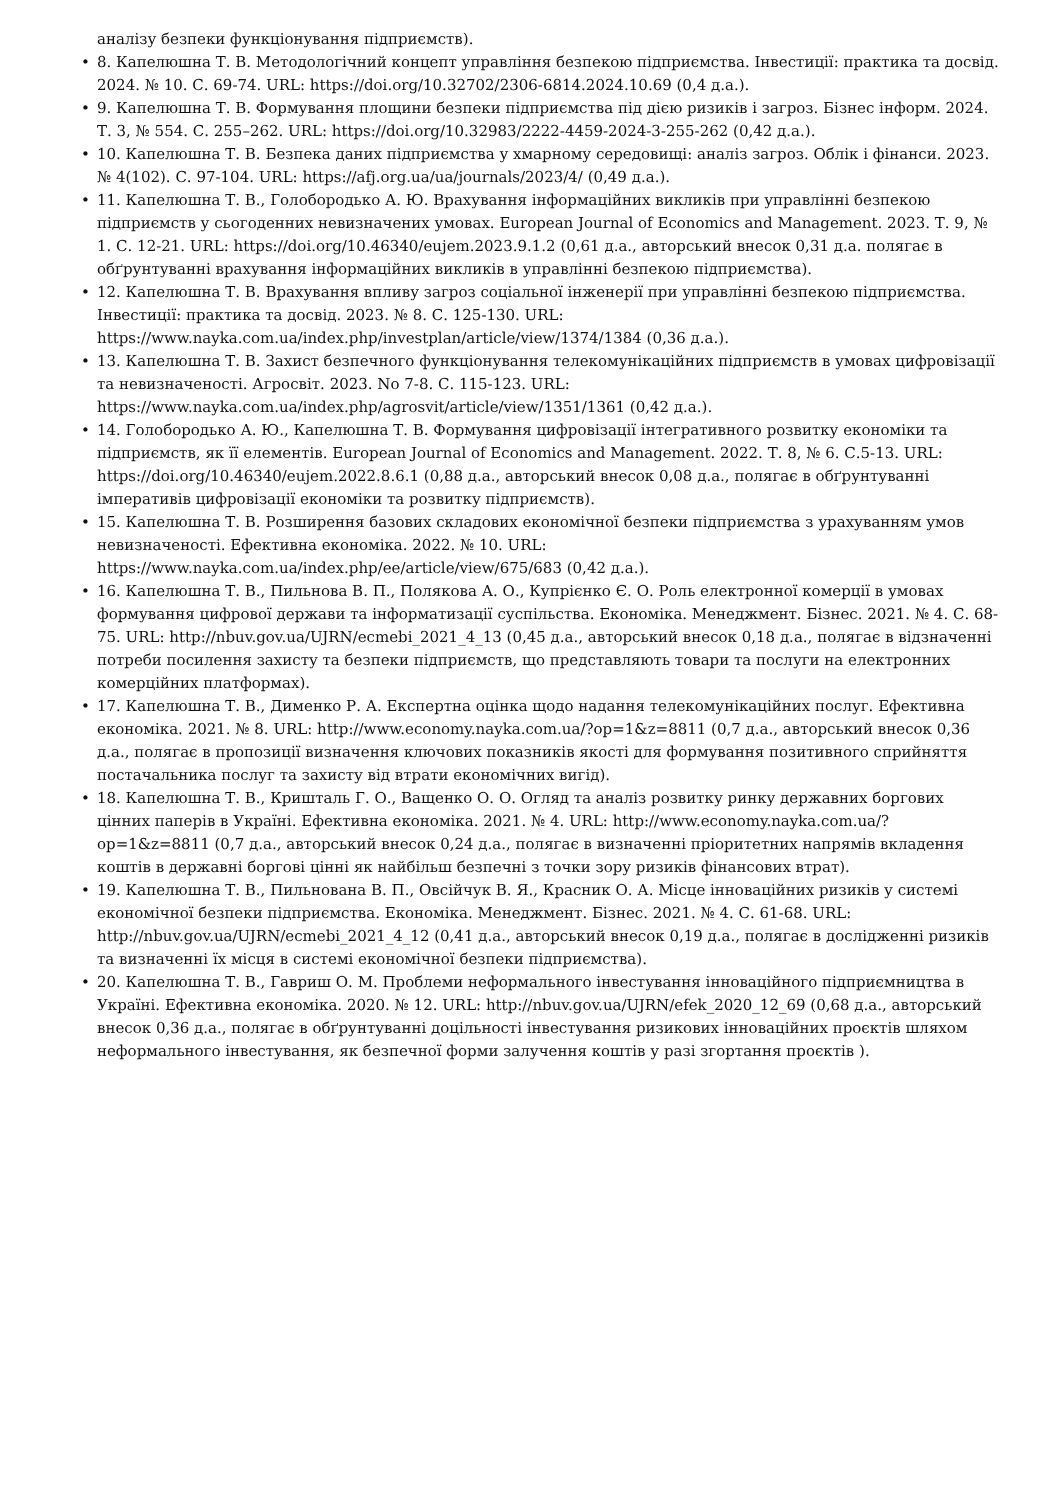аналізу безпеки функціонування підприємств).
• 8. Капелюшна Т. В. Методологічний концепт управління безпекою підприємства. Інвестиції: практика та досвід. 2024. № 10. С. 69-74. URL: https://doi.org/10.32702/2306-6814.2024.10.69 (0,4 д.а.).
• 9. Капелюшна Т. В. Формування площини безпеки підприємства під дією ризиків і загроз. Бізнес інформ. 2024. Т. 3, № 554. С. 255–262. URL: https://doi.org/10.32983/2222-4459-2024-3-255-262 (0,42 д.а.).
• 10. Капелюшна Т. В. Безпека даних підприємства у хмарному середовищі: аналіз загроз. Облік і фінанси. 2023. № 4(102). С. 97-104. URL: https://afj.org.ua/ua/journals/2023/4/ (0,49 д.а.).
• 11. Капелюшна Т. В., Голобородько А. Ю. Врахування інформаційних викликів при управлінні безпекою підприємств у сьогоденних невизначених умовах. European Journal of Economics and Management. 2023. Т. 9, № 1. С. 12-21. URL: https://doi.org/10.46340/eujem.2023.9.1.2 (0,61 д.а., авторський внесок 0,31 д.а. полягає в обґрунтуванні врахування інформаційних викликів в управлінні безпекою підприємства).
• 12. Капелюшна Т. В. Врахування впливу загроз соціальної інженерії при управлінні безпекою підприємства. Інвестиції: практика та досвід. 2023. № 8. С. 125-130. URL: https://www.nayka.com.ua/index.php/investplan/article/view/1374/1384 (0,36 д.а.).
• 13. Капелюшна Т. В. Захист безпечного функціонування телекомунікаційних підприємств в умовах цифровізації та невизначеності. Агросвіт. 2023. No 7-8. С. 115-123. URL: https://www.nayka.com.ua/index.php/agrosvit/article/view/1351/1361 (0,42 д.а.).
• 14. Голобородько А. Ю., Капелюшна Т. В. Формування цифровізації інтегративного розвитку економіки та підприємств, як її елементів. European Journal of Economics and Management. 2022. Т. 8, № 6. С.5-13. URL: https://doi.org/10.46340/eujem.2022.8.6.1 (0,88 д.а., авторський внесок 0,08 д.а., полягає в обґрунтуванні імперативів цифровізації економіки та розвитку підприємств).
• 15. Капелюшна Т. В. Розширення базових складових економічної безпеки підприємства з урахуванням умов невизначеності. Ефективна економіка. 2022. № 10. URL: https://www.nayka.com.ua/index.php/ee/article/view/675/683 (0,42 д.а.).
• 16. Капелюшна Т. В., Пильнова В. П., Полякова А. О., Купрієнко Є. О. Роль електронної комерції в умовах формування цифрової держави та інформатизації суспільства. Економіка. Менеджмент. Бізнес. 2021. № 4. С. 68-75. URL: http://nbuv.gov.ua/UJRN/ecmebi_2021_4_13 (0,45 д.а., авторський внесок 0,18 д.а., полягає в відзначенні потреби посилення захисту та безпеки підприємств, що представляють товари та послуги на електронних комерційних платформах).
• 17. Капелюшна Т. В., Дименко Р. А. Експертна оцінка щодо надання телекомунікаційних послуг. Ефективна економіка. 2021. № 8. URL: http://www.economy.nayka.com.ua/?op=1&z=8811 (0,7 д.а., авторський внесок 0,36 д.а., полягає в пропозиції визначення ключових показників якості для формування позитивного сприйняття постачальника послуг та захисту від втрати економічних вигід).
• 18. Капелюшна Т. В., Кришталь Г. О., Ващенко О. О. Огляд та аналіз розвитку ринку державних боргових цінних паперів в Україні. Ефективна економіка. 2021. № 4. URL: http://www.economy.nayka.com.ua/?op=1&z=8811 (0,7 д.а., авторський внесок 0,24 д.а., полягає в визначенні пріоритетних напрямів вкладення коштів в державні боргові цінні як найбільш безпечні з точки зору ризиків фінансових втрат).
• 19. Капелюшна Т. В., Пильнована В. П., Овсійчук В. Я., Красник О. А. Місце інноваційних ризиків у системі економічної безпеки підприємства. Економіка. Менеджмент. Бізнес. 2021. № 4. С. 61-68. URL: http://nbuv.gov.ua/UJRN/ecmebi_2021_4_12 (0,41 д.а., авторський внесок 0,19 д.а., полягає в дослідженні ризиків та визначенні їх місця в системі економічної безпеки підприємства).
• 20. Капелюшна Т. В., Гавриш О. М. Проблеми неформального інвестування інноваційного підприємництва в Україні. Ефективна економіка. 2020. № 12. URL: http://nbuv.gov.ua/UJRN/efek_2020_12_69 (0,68 д.а., авторський внесок 0,36 д.а., полягає в обґрунтуванні доцільності інвестування ризикових інноваційних проєктів шляхом неформального інвестування, як безпечної форми залучення коштів у разі згортання проєктів ).